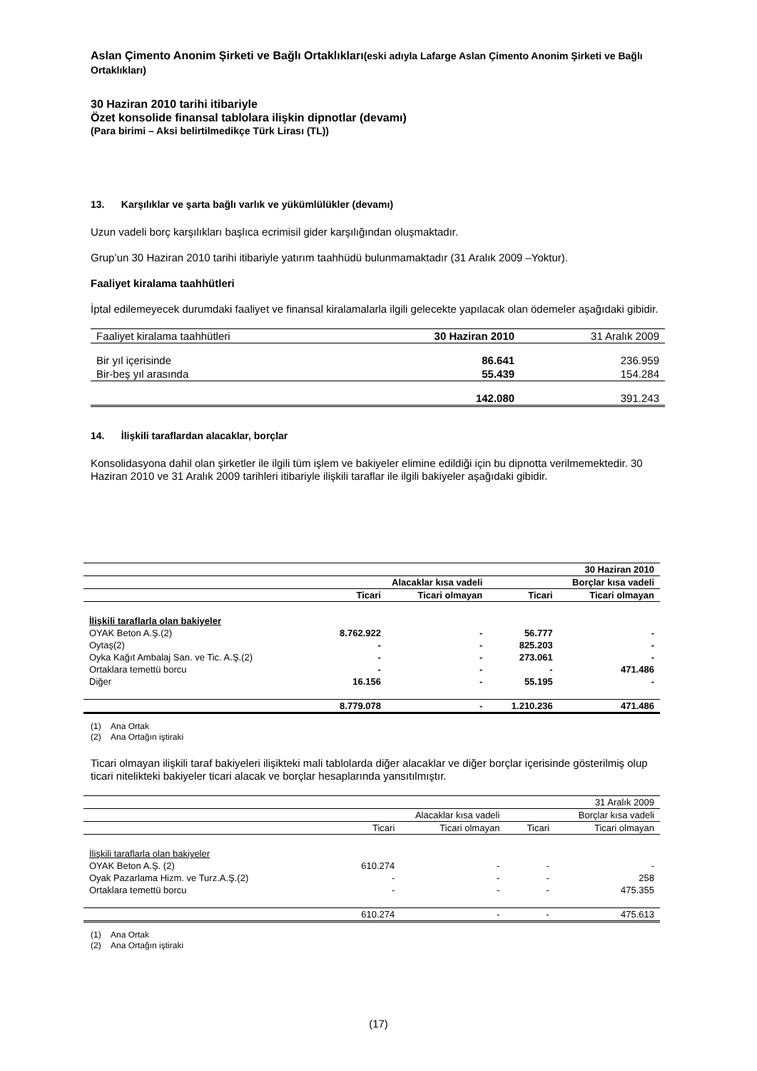Aslan Çimento Anonim Şirketi ve Bağlı Ortaklıkları(eski adıyla Lafarge Aslan Çimento Anonim Şirketi ve Bağlı Ortaklıkları)
30 Haziran 2010 tarihi itibariyle
Özet konsolide finansal tablolara ilişkin dipnotlar (devamı)
(Para birimi – Aksi belirtilmedikçe Türk Lirası (TL))
13. Karşılıklar ve şarta bağlı varlık ve yükümlülükler (devamı)
Uzun vadeli borç karşılıkları başlıca ecrimisil gider karşılığından oluşmaktadır.
Grup’un 30 Haziran 2010 tarihi itibariyle yatırım taahhüdü bulunmamaktadır (31 Aralık 2009 –Yoktur).
Faaliyet kiralama taahhütleri
İptal edilemeyecek durumdaki faaliyet ve finansal kiralamalarla ilgili gelecekte yapılacak olan ödemeler aşağıdaki gibidir.
| Faaliyet kiralama taahhütleri | 30 Haziran 2010 | 31 Aralık 2009 |
| Bir yıl içerisinde | 86.641 | 236.959 |
| Bir-beş yıl arasında | 55.439 | 154.284 |
| | 142.080 | 391.243 |
14. İlişkili taraflardan alacaklar, borçlar
Konsolidasyona dahil olan şirketler ile ilgili tüm işlem ve bakiyeler elimine edildiği için bu dipnotta verilmemektedir. 30 Haziran 2010 ve 31 Aralık 2009 tarihleri itibariyle ilişkili taraflar ile ilgili bakiyeler aşağıdaki gibidir.
| 30 Haziran 2010 | | | | |
| | Alacaklar kısa vadeli | | Borçlar kısa vadeli | |
| | Ticari | Ticari olmayan | Ticari | Ticari olmayan |
| İlişkili taraflarla olan bakiyeler | | | | |
| OYAK Beton A.Ş.(2) | 8.762.922 | - | 56.777 | - |
| Oytaş(2) | - | - | 825.203 | - |
| Oyka Kağıt Ambalaj San. ve Tic. A.Ş.(2) | - | - | 273.061 | - |
| Ortaklara temettü borcu | - | - | - | 471.486 |
| Diğer | 16.156 | - | 55.195 | - |
| | 8.779.078 | - | 1.210.236 | 471.486 |
(1) Ana Ortak
(2) Ana Ortağın iştiraki
Ticari olmayan ilişkili taraf bakiyeleri ilişikteki mali tablolarda diğer alacaklar ve diğer borçlar içerisinde gösterilmiş olup ticari nitelikteki bakiyeler ticari alacak ve borçlar hesaplarında yansıtılmıştır.
| 31 Aralık 2009 | | | | |
| | Alacaklar kısa vadeli | | Borçlar kısa vadeli | |
| | Ticari | Ticari olmayan | Ticari | Ticari olmayan |
| İlişkili taraflarla olan bakiyeler | | | | |
| OYAK Beton A.Ş. (2) | 610.274 | - | - | - |
| Oyak Pazarlama Hizm. ve Turz.A.Ş.(2) | - | - | - | 258 |
| Ortaklara temettü borcu | - | - | - | 475.355 |
| | 610.274 | - | - | 475.613 |
(1) Ana Ortak
(2) Ana Ortağın iştiraki
(17)